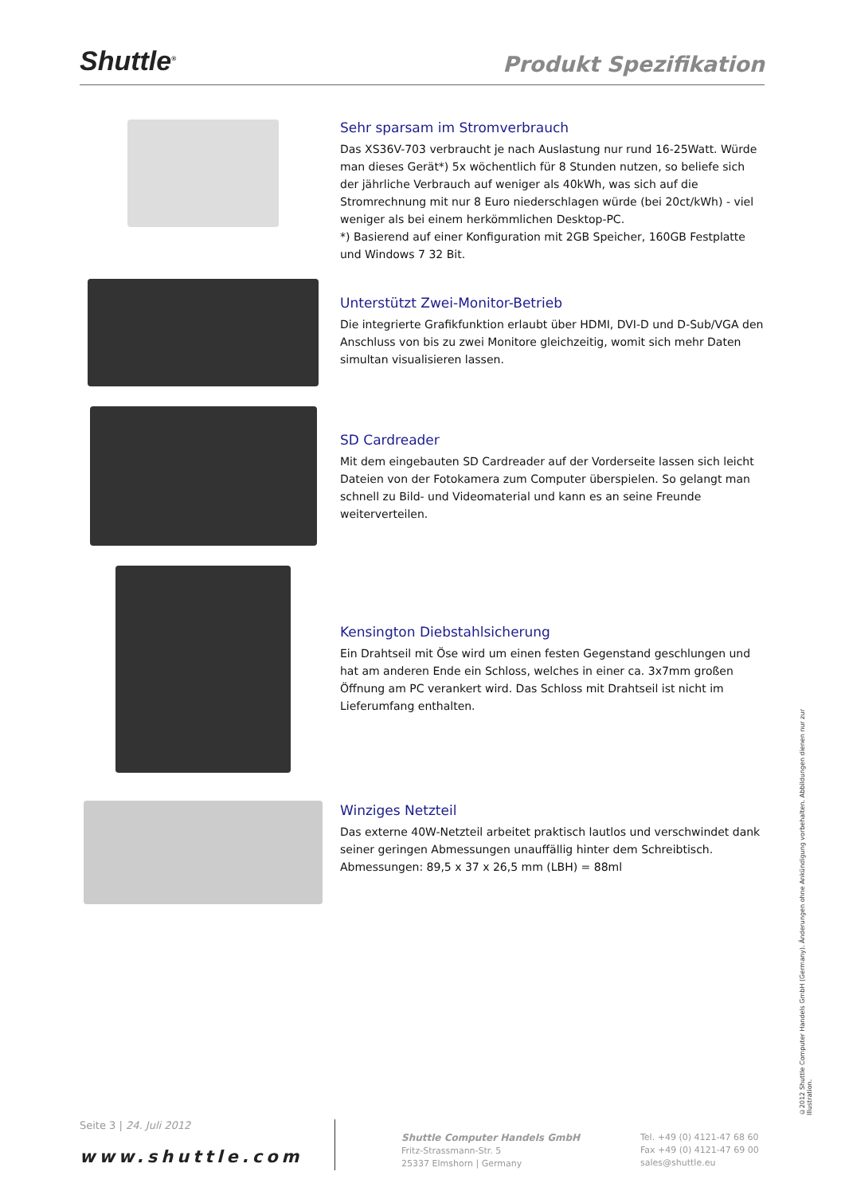Shuttle<sup>®</sup> Produkt Spezifikation
Sehr sparsam im Stromverbrauch
Das XS36V-703 verbraucht je nach Auslastung nur rund 16-25Watt. Würde man dieses Gerät*) 5x wöchentlich für 8 Stunden nutzen, so beliefe sich der jährliche Verbrauch auf weniger als 40kWh, was sich auf die Stromrechnung mit nur 8 Euro niederschlagen würde (bei 20ct/kWh) - viel weniger als bei einem herkömmlichen Desktop-PC.
*) Basierend auf einer Konfiguration mit 2GB Speicher, 160GB Festplatte und Windows 7 32 Bit.
Unterstützt Zwei-Monitor-Betrieb
Die integrierte Grafikfunktion erlaubt über HDMI, DVI-D und D-Sub/VGA den Anschluss von bis zu zwei Monitore gleichzeitig, womit sich mehr Daten simultan visualisieren lassen.
SD Cardreader
Mit dem eingebauten SD Cardreader auf der Vorderseite lassen sich leicht Dateien von der Fotokamera zum Computer überspielen. So gelangt man schnell zu Bild- und Videomaterial und kann es an seine Freunde weiterverteilen.
Kensington Diebstahlsicherung
Ein Drahtseil mit Öse wird um einen festen Gegenstand geschlungen und hat am anderen Ende ein Schloss, welches in einer ca. 3x7mm großen Öffnung am PC verankert wird. Das Schloss mit Drahtseil ist nicht im Lieferumfang enthalten.
Winziges Netzteil
Das externe 40W-Netzteil arbeitet praktisch lautlos und verschwindet dank seiner geringen Abmessungen unauffällig hinter dem Schreibtisch.
Abmessungen: 89,5 x 37 x 26,5 mm (LBH) = 88ml
©2012 Shuttle Computer Handels GmbH (Germany). Änderungen ohne Ankündigung vorbehalten. Abbildungen dienen nur zur Illustration.
Seite 3 | 24. Juli 2012
www.shuttle.com
Shuttle Computer Handels GmbH
Fritz-Strassmann-Str. 5
25337 Elmshorn | Germany
Tel. +49 (0) 4121-47 68 60
Fax +49 (0) 4121-47 69 00
sales@shuttle.eu